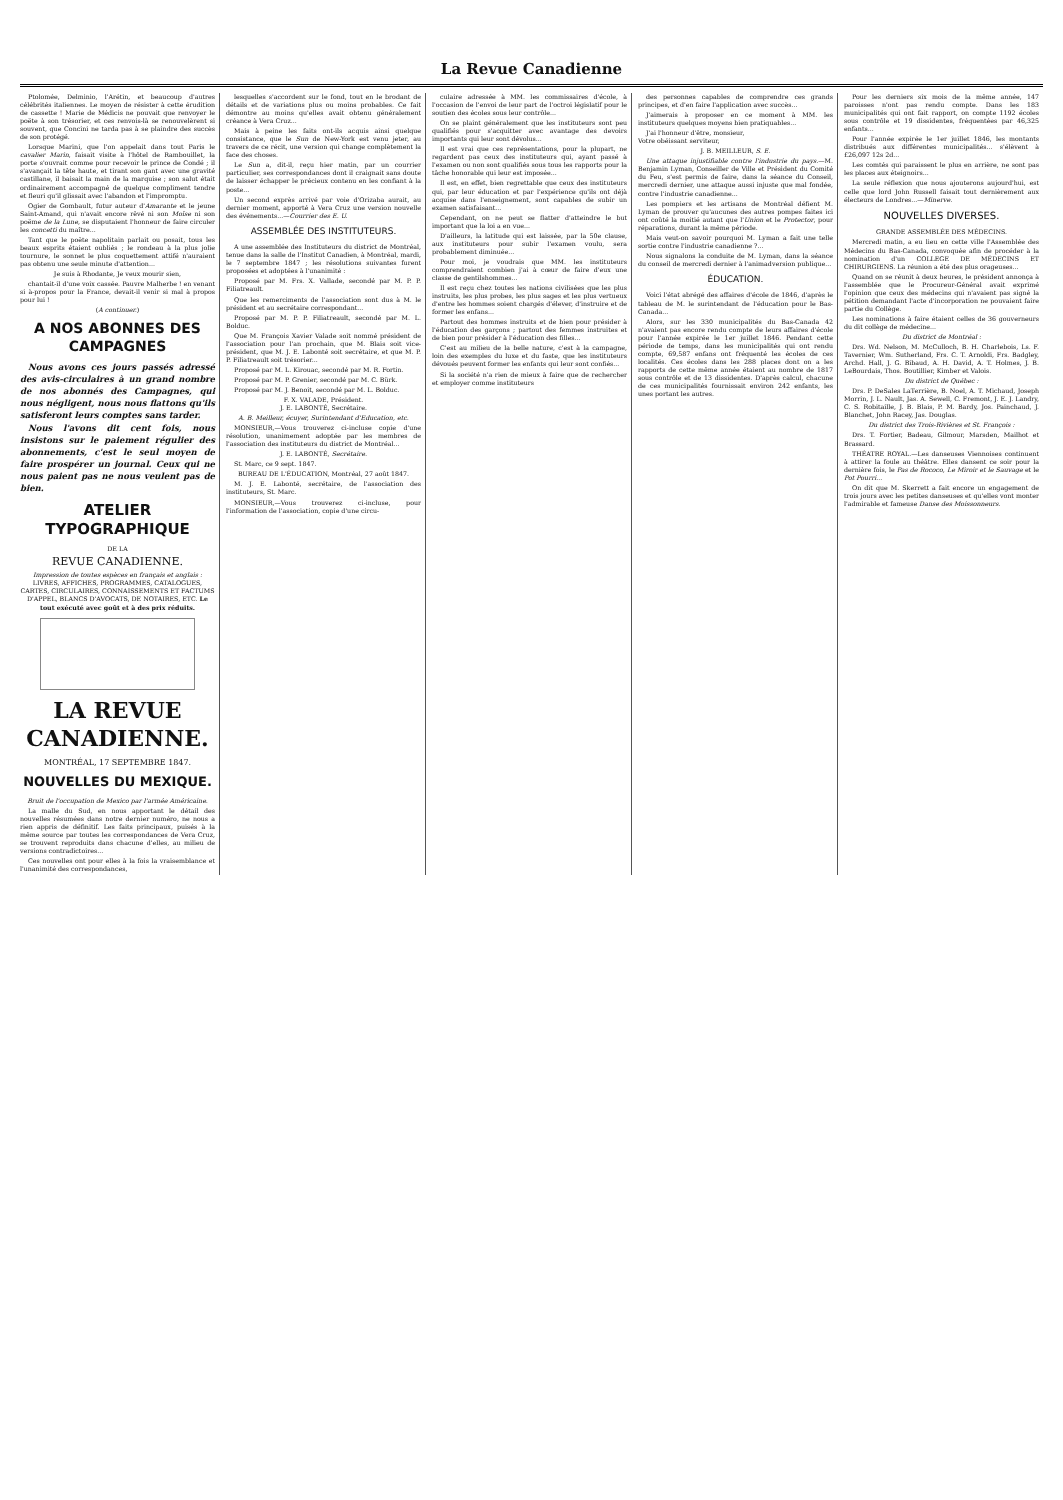La Revue Canadienne
Ptolomée, Delminio, l'Arétin, et beaucoup d'autres célébrités italiennes. Le moyen de résister à cette érudition de cassette ! Marie de Médicis ne pouvait que renvoyer le poëte à son trésorier, et ces renvois-là se renouvelèrent si souvent, que Concini ne tarda pas à se plaindre des succès de son protégé.
Lorsque Marini, que l'on appelait dans tout Paris le cavalier Marin, faisait visite à l'hôtel de Rambouillet, la porte s'ouvrait comme pour recevoir le prince de Condé ; il s'avançait la tête haute, et tirant son gant avec une gravité castillane, il baisait la main de la marquise ; son salut était ordinairement accompagné de quelque compliment tendre et fleuri qu'il glissait avec l'abandon et l'impromptu.
Ogier de Gombault, futur auteur d'Amarante et le jeune Saint-Amand, qui n'avait encore rêvé ni son Moïse ni son poëme de la Lune, se disputaient l'honneur de faire circuler les concetti du maître...
Tant que le poëte napolitain parlait ou posait, tous les beaux esprits étaient oubliés ; le rondeau à la plus jolie tournure, le sonnet le plus coquettement attifé n'auraient pas obtenu une seule minute d'attention...
Je suis à Rhodante, Je veux mourir sien,
chantait-il d'une voix cassée. Pauvre Malherbe ! en venant si à-propos pour la France, devait-il venir si mal à propos pour lui !
(A continuer.)
A NOS ABONNES DES CAMPAGNES
Nous avons ces jours passés adressé des avis-circulaires à un grand nombre de nos abonnés des Campagnes, qui nous négligent, nous nous flattons qu'ils satisferont leurs comptes sans tarder.
Nous l'avons dit cent fois, nous insistons sur le paiement régulier des abonnements, c'est le seul moyen de faire prospérer un journal. Ceux qui ne nous paient pas ne nous veulent pas de bien.
ATELIER TYPOGRAPHIQUE
DE LA
REVUE CANADIENNE.
Impression de toutes espèces en français et anglais : LIVRES, AFFICHES, PROGRAMMES, CATALOGUES, CARTES, CIRCULAIRES, CONNAISSEMENTS ET FACTUMS D'APPEL, BLANCS D'AVOCATS, DE NOTAIRES, ETC. Le tout exécuté avec goût et à des prix réduits.
LA REVUE CANADIENNE.
MONTRÉAL, 17 SEPTEMBRE 1847.
NOUVELLES DU MEXIQUE.
Bruit de l'occupation de Mexico par l'armée Américaine.
La malle du Sud, en nous apportant le détail des nouvelles résumées dans notre dernier numéro, ne nous a rien appris de définitif. Les faits principaux, puisés à la même source par toutes les correspondances de Vera Cruz, se trouvent reproduits dans chacune d'elles, au milieu de versions contradictoires...
Ces nouvelles ont pour elles à la fois la vraisemblance et l'unanimité des correspondances,
lesquelles s'accordent sur le fond, tout en le brodant de détails et de variations plus ou moins probables. Ce fait démontre au moins qu'elles avait obtenu généralement créance à Vera Cruz...
Mais à peine les faits ont-ils acquis ainsi quelque consistance, que le Sun de New-York est venu jeter, au travers de ce récit, une version qui change complètement la face des choses.
Le Sun a, dit-il, reçu hier matin, par un courrier particulier, ses correspondances dont il craignait sans doute de laisser échapper le précieux contenu en les confiant à la poste...
Un second exprès arrivé par voie d'Orizaba aurait, au dernier moment, apporté à Vera Cruz une version nouvelle des événements...—Courrier des E. U.
ASSEMBLÉE DES INSTITUTEURS.
A une assemblée des Instituteurs du district de Montréal, tenue dans la salle de l'Institut Canadien, à Montréal, mardi, le 7 septembre 1847 ; les résolutions suivantes furent proposées et adoptées à l'unanimité :
Proposé par M. Frs. X. Vallade, secondé par M. P. P. Filiatreault.
Que les remerciments de l'association sont dus à M. le président et au secrétaire correspondant...
Proposé par M. P. P. Filiatreault, secondé par M. L. Bolduc.
Que M. François Xavier Valade soit nommé président de l'association pour l'an prochain, que M. Blais soit vice-président, que M. J. E. Labonté soit secrétaire, et que M. P. P. Filiatreault soit trésorier...
Proposé par M. L. Kirouac, secondé par M. R. Fortin.
Proposé par M. P. Grenier, secondé par M. C. Bürk.
Proposé par M. J. Benoit, secondé par M. L. Bolduc.
F. X. VALADE, Président.
J. E. LABONTÉ, Secrétaire.
A. B. Meilleur, écuyer, Surintendant d'Education, etc.
MONSIEUR,—Vous trouverez ci-incluse copie d'une résolution, unanimement adoptée par les membres de l'association des instituteurs du district de Montréal...
J. E. LABONTÉ, Secrétaire.
St. Marc, ce 9 sept. 1847.
BUREAU DE L'ÉDUCATION, Montréal, 27 août 1847.
M. J. E. Labonté, secrétaire, de l'association des instituteurs, St. Marc.
MONSIEUR,—Vous trouverez ci-incluse, pour l'information de l'association, copie d'une circu-
culaire adressée à MM. les commissaires d'école, à l'occasion de l'envoi de leur part de l'octroi législatif pour le soutien des écoles sous leur contrôle...
On se plaint généralement que les instituteurs sont peu qualifiés pour s'acquitter avec avantage des devoirs importants qui leur sont dévolus...
Il est vrai que ces représentations, pour la plupart, ne regardent pas ceux des instituteurs qui, ayant passé à l'examen ou non sont qualifiés sous tous les rapports pour la tâche honorable qui leur est imposée...
Il est, en effet, bien regrettable que ceux des instituteurs qui, par leur éducation et par l'expérience qu'ils ont déjà acquise dans l'enseignement, sont capables de subir un examen satisfaisant...
Cependant, on ne peut se flatter d'atteindre le but important que la loi a en vue...
D'ailleurs, la latitude qui est laissée, par la 50e clause, aux instituteurs pour subir l'examen voulu, sera probablement diminuée...
Pour moi, je voudrais que MM. les instituteurs comprendraient combien j'ai à cœur de faire d'eux une classe de gentilshommes...
Il est reçu chez toutes les nations civilisées que les plus instruits, les plus probes, les plus sages et les plus vertueux d'entre les hommes soient chargés d'élever, d'instruire et de former les enfans...
Partout des hommes instruits et de bien pour présider à l'éducation des garçons ; partout des femmes instruites et de bien pour présider à l'éducation des filles...
C'est au milieu de la belle nature, c'est à la campagne, loin des exemples du luxe et du faste, que les instituteurs dévoués peuvent former les enfants qui leur sont confiés...
Si la société n'a rien de mieux à faire que de rechercher et employer comme instituteurs
des personnes capables de comprendre ces grands principes, et d'en faire l'application avec succès...
J'aimerais à proposer en ce moment à MM. les instituteurs quelques moyens bien pratiquables...
J'ai l'honneur d'être, monsieur,
Votre obéissant serviteur,
J. B. MEILLEUR, S. E.
Une attaque injustifiable contre l'industrie du pays.—M. Benjamin Lyman, Conseiller de Ville et Président du Comité du Feu, s'est permis de faire, dans la séance du Conseil, mercredi dernier, une attaque aussi injuste que mal fondée, contre l'industrie canadienne...
Les pompiers et les artisans de Montréal défient M. Lyman de prouver qu'aucunes des autres pompes faites ici ont coûté la moitié autant que l'Union et le Protector, pour réparations, durant la même période.
Mais veut-on savoir pourquoi M. Lyman a fait une telle sortie contre l'industrie canadienne ?...
Nous signalons la conduite de M. Lyman, dans la séance du conseil de mercredi dernier à l'animadversion publique...
ÉDUCATION.
Voici l'état abrégé des affaires d'école de 1846, d'après le tableau de M. le surintendant de l'éducation pour le Bas-Canada...
Alors, sur les 330 municipalités du Bas-Canada 42 n'avaient pas encore rendu compte de leurs affaires d'école pour l'année expirée le 1er juillet 1846. Pendant cette période de temps, dans les municipalités qui ont rendu compte, 69,587 enfans ont fréquenté les écoles de ces localités. Ces écoles dans les 288 places dont on a les rapports de cette même année étaient au nombre de 1817 sous contrôle et de 13 dissidentes. D'après calcul, chacune de ces municipalités fournissait environ 242 enfants, les unes portant les autres.
Pour les derniers six mois de la même année, 147 paroisses n'ont pas rendu compte. Dans les 183 municipalités qui ont fait rapport, on compte 1192 écoles sous contrôle et 19 dissidentes, fréquentées par 46,325 enfants...
Pour l'année expirée le 1er juillet 1846, les montants distribués aux différentes municipalités... s'élèvent à £26,097 12s 2d...
Les comtés qui paraissent le plus en arrière, ne sont pas les places aux éteignoirs...
La seule réflexion que nous ajouterons aujourd'hui, est celle que lord John Russell faisait tout dernièrement aux électeurs de Londres...—Minerve.
NOUVELLES DIVERSES.
GRANDE ASSEMBLÉE DES MÉDECINS.
Mercredi matin, a eu lieu en cette ville l'Assemblée des Médecins du Bas-Canada, convoquée afin de procéder à la nomination d'un COLLEGE DE MÉDECINS ET CHIRURGIENS. La réunion a été des plus orageuses...
Quand on se réunit à deux heures, le président annonça à l'assemblée que le Procureur-Général avait exprimé l'opinion que ceux des médecins qui n'avaient pas signé la pétition demandant l'acte d'incorporation ne pouvaient faire partie du Collège.
Les nominations à faire étaient celles de 36 gouverneurs du dit collège de médecine...
Du district de Montréal :
Drs. Wd. Nelson, M. McCulloch, B. H. Charlebois, Ls. F. Tavernier, Wm. Sutherland, Frs. C. T. Arnoldi, Frs. Badgley, Archd. Hall, J. G. Bibaud, A. H. David, A. T. Holmes, J. B. LeBourdais, Thos. Boutillier, Kimber et Valois.
Du district de Québec :
Drs. P. DeSales LaTerrière, B. Noel, A. T. Michaud, Joseph Morrin, J. L. Nault, Jas. A. Sewell, C. Fremont, J. E. J. Landry, C. S. Robitaille, J. B. Blais, P. M. Bardy, Jos. Painchaud, J. Blanchet, John Racey, Jas. Douglas.
Du district des Trois-Rivières et St. François :
Drs. T. Fortier, Badeau, Gilmour, Marsden, Mailhot et Brassard.
THÉATRE ROYAL.—Les danseuses Viennoises continuent à attirer la foule au théâtre. Elles dansent ce soir pour la dernière fois, le Pas de Rococo, Le Miroir et le Sauvage et le Pot Pourri...
On dit que M. Skerrett a fait encore un engagement de trois jours avec les petites danseuses et qu'elles vont monter l'admirable et fameuse Danse des Moissonneurs.